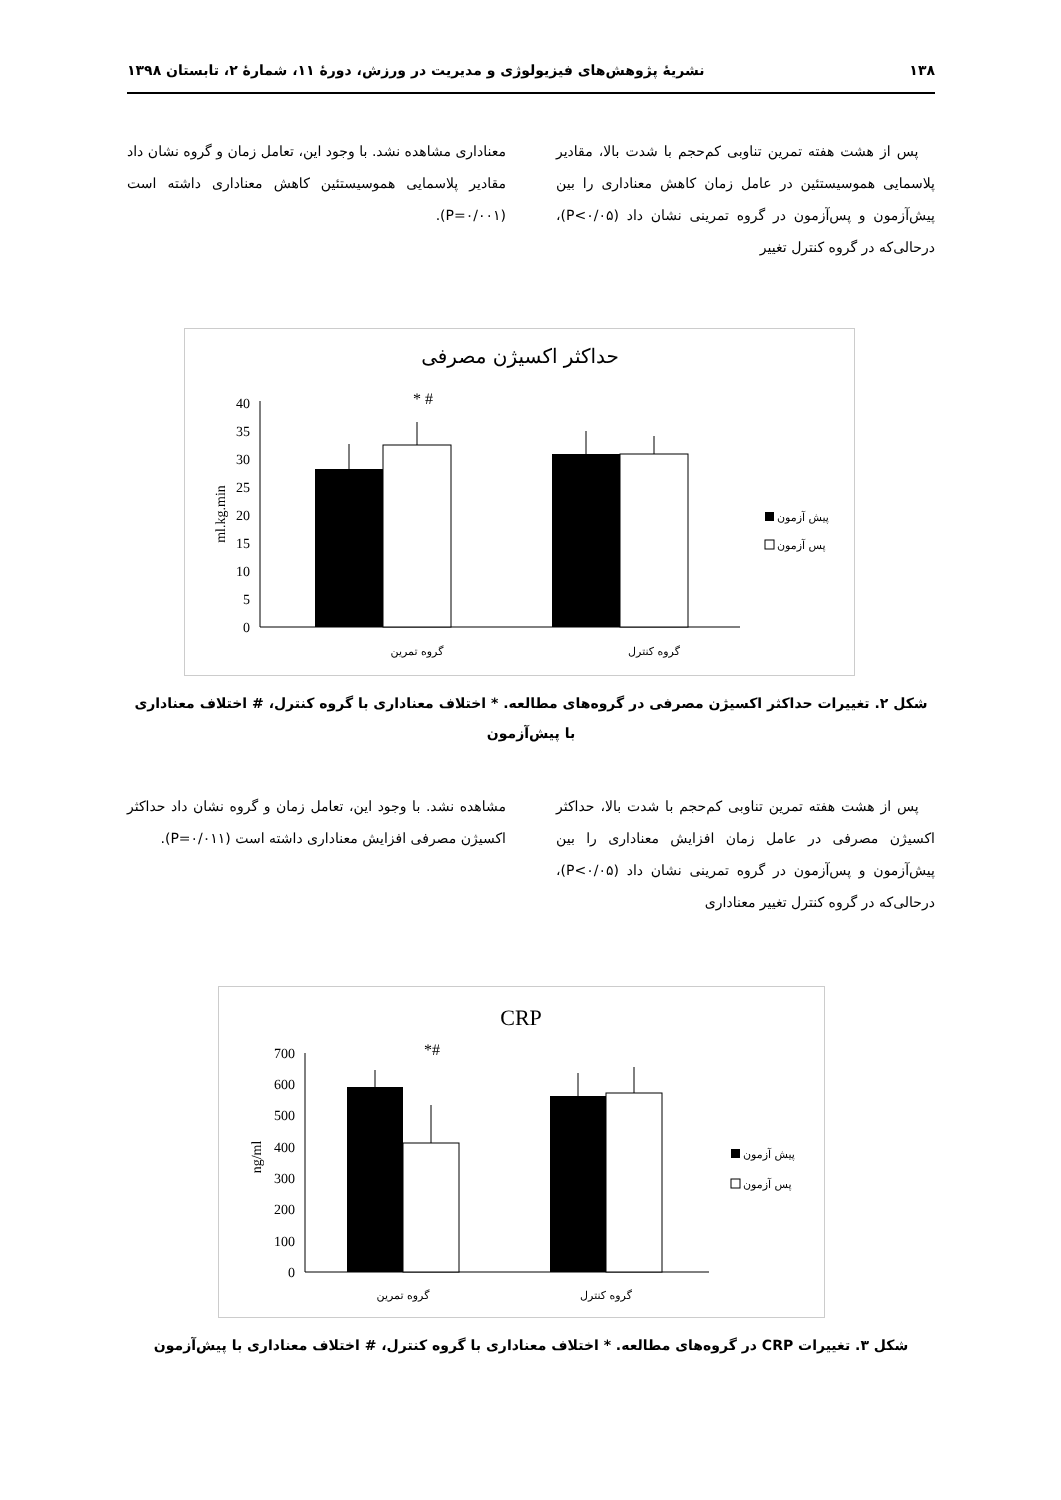۱۳۸ نشریهٔ پژوهش‌های فیزیولوژی و مدیریت در ورزش، دورهٔ ۱۱، شمارهٔ ۲، تابستان ۱۳۹۸
پس از هشت هفته تمرین تناوبی کم‌حجم با شدت بالا، مقادیر پلاسمایی هموسیستئین در عامل زمان کاهش معناداری را بین پیش‌آزمون و پس‌آزمون در گروه تمرینی نشان داد (P<۰/۰۵)، درحالی‌که در گروه کنترل تغییر
معناداری مشاهده نشد. با وجود این، تعامل زمان و گروه نشان داد مقادیر پلاسمایی هموسیستئین کاهش معناداری داشته است (P=۰/۰۰۱).
حداکثر اکسیژن مصرفی
0
5
10
15
20
25
30
35
40
ml.kg.min
* #
گروه تمرین
گروه کنترل
پیش آزمون
پس آزمون
شکل ۲. تغییرات حداکثر اکسیژن مصرفی در گروه‌های مطالعه. * اختلاف معناداری با گروه کنترل، # اختلاف معناداری با پیش‌آزمون
پس از هشت هفته تمرین تناوبی کم‌حجم با شدت بالا، حداکثر اکسیژن مصرفی در عامل زمان افزایش معناداری را بین پیش‌آزمون و پس‌آزمون در گروه تمرینی نشان داد (P<۰/۰۵)، درحالی‌که در گروه کنترل تغییر معناداری
مشاهده نشد. با وجود این، تعامل زمان و گروه نشان داد حداکثر اکسیژن مصرفی افزایش معناداری داشته است (P=۰/۰۱۱).
CRP
0
100
200
300
400
500
600
700
ng/ml
*#
گروه تمرین
گروه کنترل
پیش آزمون
پس آزمون
شکل ۳. تغییرات CRP در گروه‌های مطالعه. * اختلاف معناداری با گروه کنترل، # اختلاف معناداری با پیش‌آزمون